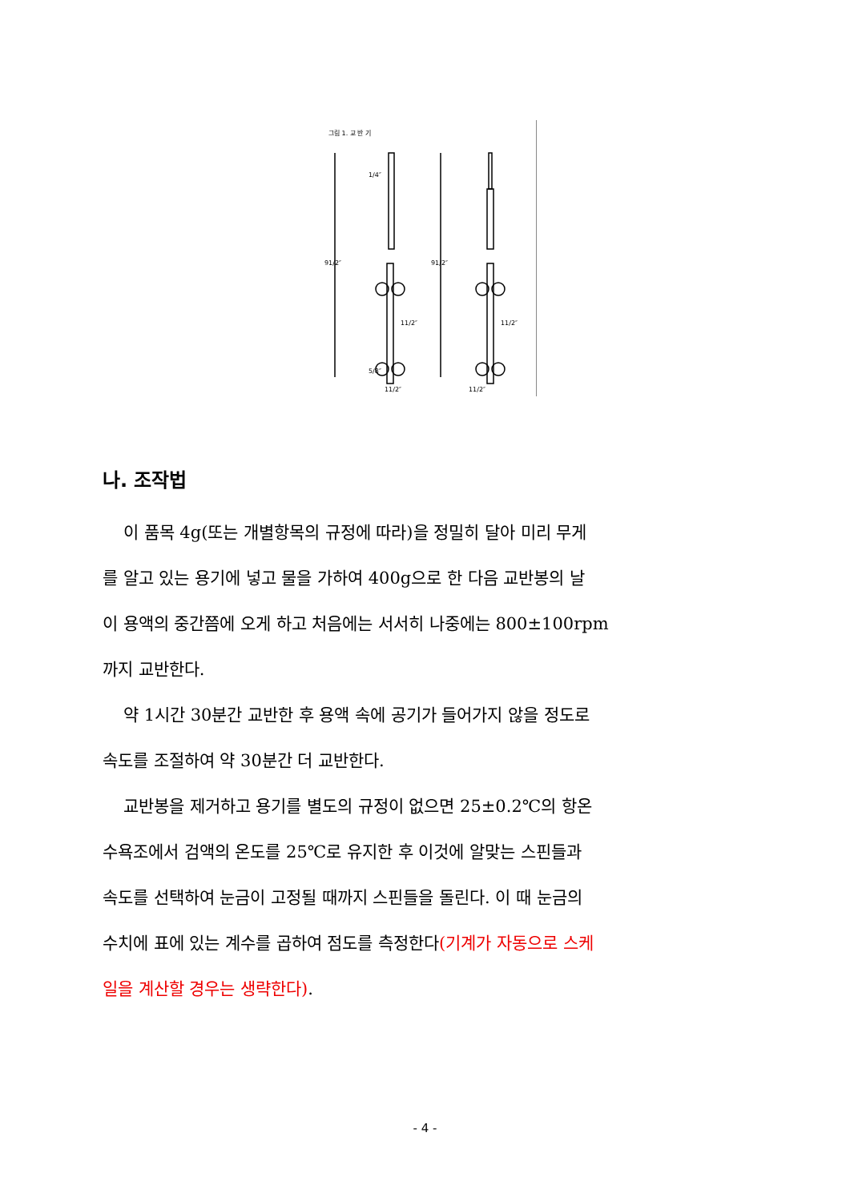그림 1. 교 반 기
1/4″
91/2″
91/2″
11/2″
5/8″
11/2″
11/2″
11/2″
나. 조작법
이 품목 4g(또는 개별항목의 규정에 따라)을 정밀히 달아 미리 무게
를 알고 있는 용기에 넣고 물을 가하여 400g으로 한 다음 교반봉의 날
이 용액의 중간쯤에 오게 하고 처음에는 서서히 나중에는 800±100rpm
까지 교반한다.
약 1시간 30분간 교반한 후 용액 속에 공기가 들어가지 않을 정도로
속도를 조절하여 약 30분간 더 교반한다.
교반봉을 제거하고 용기를 별도의 규정이 없으면 25±0.2℃의 항온
수욕조에서 검액의 온도를 25℃로 유지한 후 이것에 알맞는 스핀들과
속도를 선택하여 눈금이 고정될 때까지 스핀들을 돌린다. 이 때 눈금의
수치에 표에 있는 계수를 곱하여 점도를 측정한다(기계가 자동으로 스케
일을 계산할 경우는 생략한다).
- 4 -